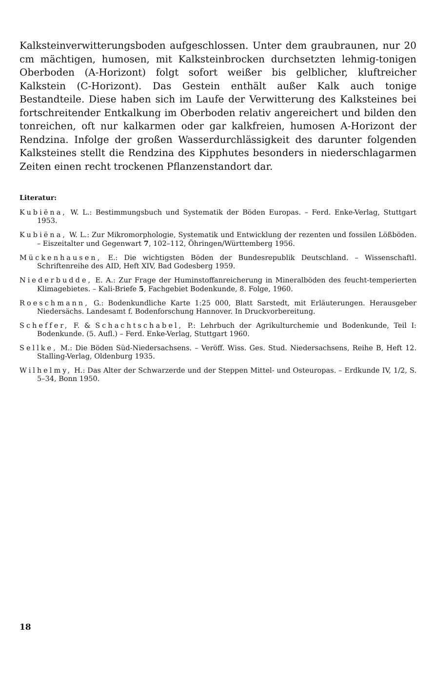Kalksteinverwitterungsboden aufgeschlossen. Unter dem graubraunen, nur 20 cm mächtigen, humosen, mit Kalksteinbrocken durchsetzten lehmig-tonigen Oberboden (A-Horizont) folgt sofort weißer bis gelblicher, kluftreicher Kalkstein (C-Horizont). Das Gestein enthält außer Kalk auch tonige Bestandteile. Diese haben sich im Laufe der Verwitterung des Kalksteines bei fortschreitender Entkalkung im Oberboden relativ angereichert und bilden den tonreichen, oft nur kalkarmen oder gar kalkfreien, humosen A-Horizont der Rendzina. Infolge der großen Wasserdurchlässigkeit des darunter folgenden Kalksteines stellt die Rendzina des Kipphutes besonders in niederschlagarmen Zeiten einen recht trockenen Pflanzenstandort dar.
Literatur:
Kubiëna, W. L.: Bestimmungsbuch und Systematik der Böden Europas. – Ferd. Enke-Verlag, Stuttgart 1953.
Kubiëna, W. L.: Zur Mikromorphologie, Systematik und Entwicklung der rezenten und fossilen Lößböden. – Eiszeitalter und Gegenwart 7, 102–112, Öhringen/Württemberg 1956.
Mückenhausen, E.: Die wichtigsten Böden der Bundesrepublik Deutschland. – Wissenschaftl. Schriftenreihe des AID, Heft XIV, Bad Godesberg 1959.
Niederbudde, E. A.: Zur Frage der Huminstoffanreicherung in Mineralböden des feucht-temperierten Klimagebietes. – Kali-Briefe 5, Fachgebiet Bodenkunde, 8. Folge, 1960.
Roeschmann, G.: Bodenkundliche Karte 1:25 000, Blatt Sarstedt, mit Erläuterungen. Herausgeber Niedersächs. Landesamt f. Bodenforschung Hannover. In Druckvorbereitung.
Scheffer, F. & Schachtschabel, P.: Lehrbuch der Agrikulturchemie und Bodenkunde, Teil I: Bodenkunde. (5. Aufl.) – Ferd. Enke-Verlag, Stuttgart 1960.
Sellke, M.: Die Böden Süd-Niedersachsens. – Veröff. Wiss. Ges. Stud. Niedersachsens, Reihe B, Heft 12. Stalling-Verlag, Oldenburg 1935.
Wilhelmy, H.: Das Alter der Schwarzerde und der Steppen Mittel- und Osteuropas. – Erdkunde IV, 1/2, S. 5–34, Bonn 1950.
18